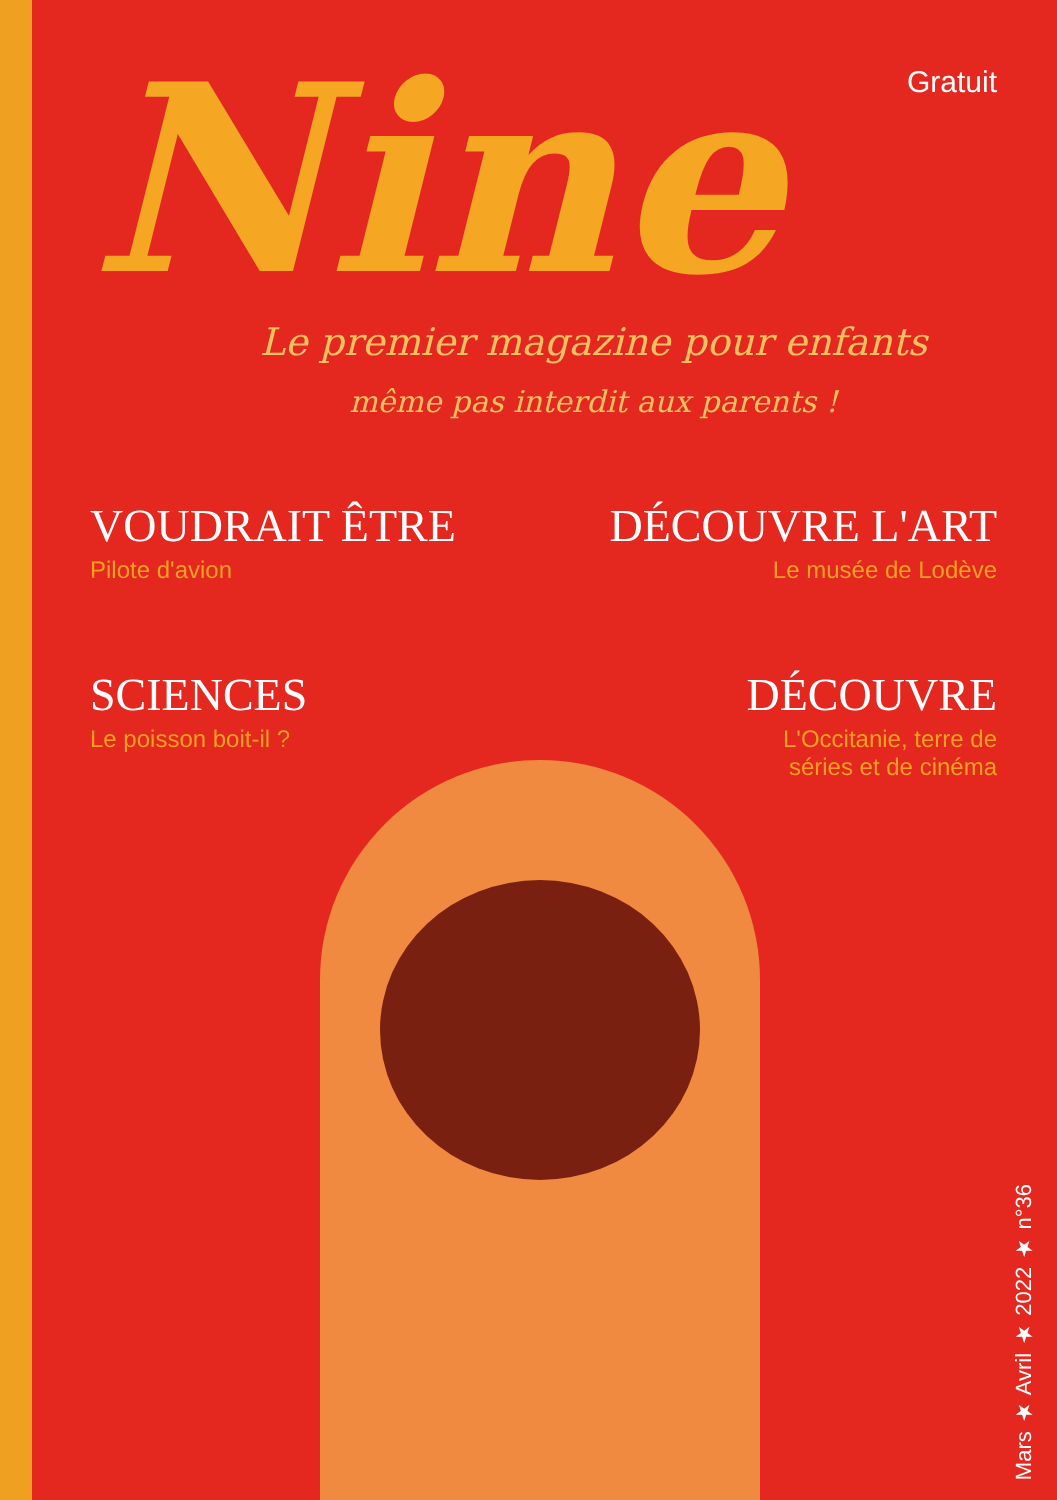Nine
Gratuit
Le premier magazine pour enfants
même pas interdit aux parents !
VOUDRAIT ÊTRE
Pilote d'avion
DÉCOUVRE L'ART
Le musée de Lodève
SCIENCES
Le poisson boit-il ?
DÉCOUVRE
L'Occitanie, terre de
séries et de cinéma
Mars ★ Avril ★ 2022 ★ n°36